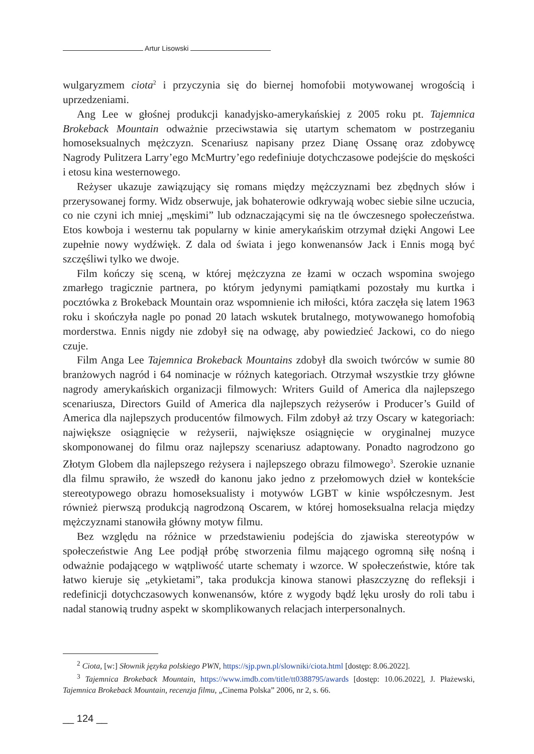Artur Lisowski
wulgaryzmem ciota<sup>2</sup> i przyczynia się do biernej homofobii motywowanej wrogością i uprzedzeniami.
Ang Lee w głośnej produkcji kanadyjsko-amerykańskiej z 2005 roku pt. Tajemnica Brokeback Mountain odważnie przeciwstawia się utartym schematom w postrzeganiu homoseksualnych mężczyzn. Scenariusz napisany przez Dianę Ossanę oraz zdobywcę Nagrody Pulitzera Larry’ego McMurtry’ego redefiniuje dotychczasowe podejście do męskości i etosu kina westernowego.
Reżyser ukazuje zawiązujący się romans między mężczyznami bez zbędnych słów i przerysowanej formy. Widz obserwuje, jak bohaterowie odkrywają wobec siebie silne uczucia, co nie czyni ich mniej „męskimi” lub odznaczającymi się na tle ówczesnego społeczeństwa. Etos kowboja i westernu tak popularny w kinie amerykańskim otrzymał dzięki Angowi Lee zupełnie nowy wydźwięk. Z dala od świata i jego konwenansów Jack i Ennis mogą być szczęśliwi tylko we dwoje.
Film kończy się sceną, w której mężczyzna ze łzami w oczach wspomina swojego zmarłego tragicznie partnera, po którym jedynymi pamiątkami pozostały mu kurtka i pocztówka z Brokeback Mountain oraz wspomnienie ich miłości, która zaczęła się latem 1963 roku i skończyła nagle po ponad 20 latach wskutek brutalnego, motywowanego homofobią morderstwa. Ennis nigdy nie zdobył się na odwagę, aby powiedzieć Jackowi, co do niego czuje.
Film Anga Lee Tajemnica Brokeback Mountains zdobył dla swoich twórców w sumie 80 branżowych nagród i 64 nominacje w różnych kategoriach. Otrzymał wszystkie trzy główne nagrody amerykańskich organizacji filmowych: Writers Guild of America dla najlepszego scenariusza, Directors Guild of America dla najlepszych reżyserów i Producer’s Guild of America dla najlepszych producentów filmowych. Film zdobył aż trzy Oscary w kategoriach: największe osiągnięcie w reżyserii, największe osiągnięcie w oryginalnej muzyce skomponowanej do filmu oraz najlepszy scenariusz adaptowany. Ponadto nagrodzono go Złotym Globem dla najlepszego reżysera i najlepszego obrazu filmowego<sup>3</sup>. Szerokie uznanie dla filmu sprawiło, że wszedł do kanonu jako jedno z przełomowych dzieł w kontekście stereotypowego obrazu homoseksualisty i motywów LGBT w kinie współczesnym. Jest również pierwszą produkcją nagrodzoną Oscarem, w której homoseksualna relacja między mężczyznami stanowiła główny motyw filmu.
Bez względu na różnice w przedstawieniu podejścia do zjawiska stereotypów w społeczeństwie Ang Lee podjął próbę stworzenia filmu mającego ogromną siłę nośną i odważnie podającego w wątpliwość utarte schematy i wzorce. W społeczeństwie, które tak łatwo kieruje się „etykietami”, taka produkcja kinowa stanowi płaszczyznę do refleksji i redefinicji dotychczasowych konwenansów, które z wygody bądź lęku urosły do roli tabu i nadal stanowią trudny aspekt w skomplikowanych relacjach interpersonalnych.
<sup>2</sup> Ciota, [w:] Słownik języka polskiego PWN, https://sjp.pwn.pl/slowniki/ciota.html [dostęp: 8.06.2022].
<sup>3</sup> Tajemnica Brokeback Mountain, https://www.imdb.com/title/tt0388795/awards [dostęp: 10.06.2022], J. Płażewski, Tajemnica Brokeback Mountain, recenzja filmu, „Cinema Polska” 2006, nr 2, s. 66.
__ 124 __